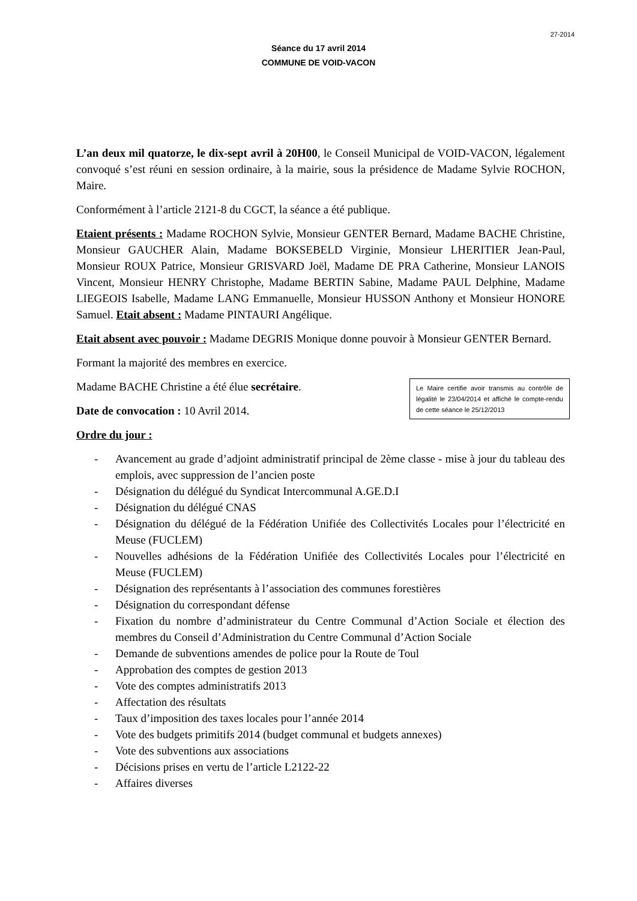27-2014
Séance du 17 avril 2014
COMMUNE DE VOID-VACON
L’an deux mil quatorze, le dix-sept avril à 20H00, le Conseil Municipal de VOID-VACON, légalement convoqué s’est réuni en session ordinaire, à la mairie, sous la présidence de Madame Sylvie ROCHON, Maire.
Conformément à l’article 2121-8 du CGCT, la séance a été publique.
Etaient présents : Madame ROCHON Sylvie, Monsieur GENTER Bernard, Madame BACHE Christine, Monsieur GAUCHER Alain, Madame BOKSEBELD Virginie, Monsieur LHERITIER Jean-Paul, Monsieur ROUX Patrice, Monsieur GRISVARD Joël, Madame DE PRA Catherine, Monsieur LANOIS Vincent, Monsieur HENRY Christophe, Madame BERTIN Sabine, Madame PAUL Delphine, Madame LIEGEOIS Isabelle, Madame LANG Emmanuelle, Monsieur HUSSON Anthony et Monsieur HONORE Samuel. Etait absent : Madame PINTAURI Angélique.
Etait absent avec pouvoir : Madame DEGRIS Monique donne pouvoir à Monsieur GENTER Bernard.
Formant la majorité des membres en exercice.
Le Maire certifie avoir transmis au contrôle de légalité le 23/04/2014 et affiché le compte-rendu de cette séance le 25/12/2013
Madame BACHE Christine a été élue secrétaire.
Date de convocation : 10 Avril 2014.
Ordre du jour :
- Avancement au grade d’adjoint administratif principal de 2ème classe - mise à jour du tableau des emplois, avec suppression de l’ancien poste
- Désignation du délégué du Syndicat Intercommunal A.GE.D.I
- Désignation du délégué CNAS
- Désignation du délégué de la Fédération Unifiée des Collectivités Locales pour l’électricité en Meuse (FUCLEM)
- Nouvelles adhésions de la Fédération Unifiée des Collectivités Locales pour l’électricité en Meuse (FUCLEM)
- Désignation des représentants à l’association des communes forestières
- Désignation du correspondant défense
- Fixation du nombre d’administrateur du Centre Communal d’Action Sociale et élection des membres du Conseil d’Administration du Centre Communal d’Action Sociale
- Demande de subventions amendes de police pour la Route de Toul
- Approbation des comptes de gestion 2013
- Vote des comptes administratifs 2013
- Affectation des résultats
- Taux d’imposition des taxes locales pour l’année 2014
- Vote des budgets primitifs 2014 (budget communal et budgets annexes)
- Vote des subventions aux associations
- Décisions prises en vertu de l’article L2122-22
- Affaires diverses